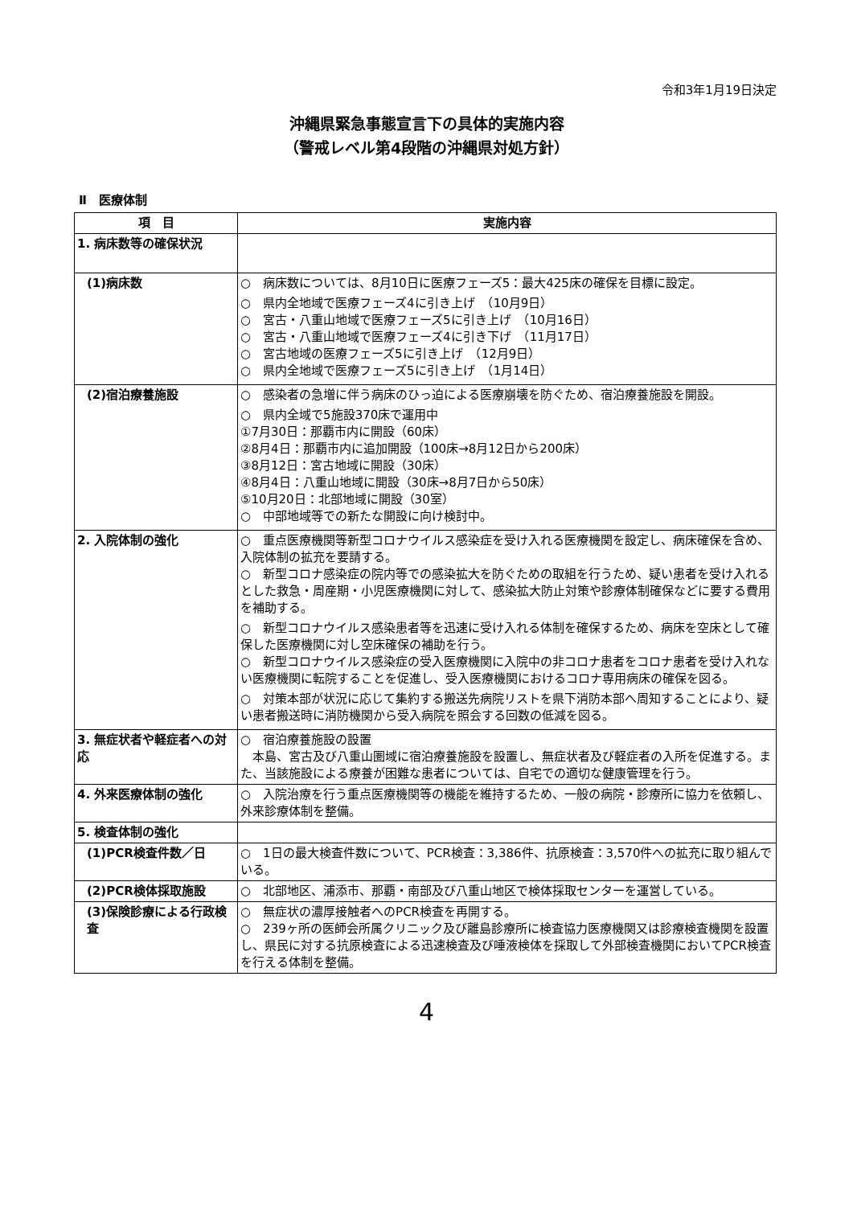令和3年1月19日決定
沖縄県緊急事態宣言下の具体的実施内容
（警戒レベル第4段階の沖縄県対処方針）
Ⅱ　医療体制
| 項 目 | 実施内容 |
| --- | --- |
| 1. 病床数等の確保状況 | |
| (1)病床数 | ○ 病床数については、8月10日に医療フェーズ5：最大425床の確保を目標に設定。 ○ 県内全地域で医療フェーズ4に引き上げ （10月9日） ○ 宮古・八重山地域で医療フェーズ5に引き上げ （10月16日） ○ 宮古・八重山地域で医療フェーズ4に引き下げ （11月17日） ○ 宮古地域の医療フェーズ5に引き上げ （12月9日） ○ 県内全地域で医療フェーズ5に引き上げ （1月14日） |
| (2)宿泊療養施設 | ○ 感染者の急増に伴う病床のひっ迫による医療崩壊を防ぐため、宿泊療養施設を開設。 ○ 県内全域で5施設370床で運用中 ①7月30日：那覇市内に開設（60床） ②8月4日：那覇市内に追加開設（100床→8月12日から200床） ③8月12日：宮古地域に開設（30床） ④8月4日：八重山地域に開設（30床→8月7日から50床） ⑤10月20日：北部地域に開設（30室） ○ 中部地域等での新たな開設に向け検討中。 |
| 2. 入院体制の強化 | ○ 重点医療機関等新型コロナウイルス感染症を受け入れる医療機関を設定し、病床確保を含め、入院体制の拡充を要請する。 ○ 新型コロナ感染症の院内等での感染拡大を防ぐための取組を行うため、疑い患者を受け入れるとした救急・周産期・小児医療機関に対して、感染拡大防止対策や診療体制確保などに要する費用を補助する。 ○ 新型コロナウイルス感染患者等を迅速に受け入れる体制を確保するため、病床を空床として確保した医療機関に対し空床確保の補助を行う。 ○ 新型コロナウイルス感染症の受入医療機関に入院中の非コロナ患者をコロナ患者を受け入れない医療機関に転院することを促進し、受入医療機関におけるコロナ専用病床の確保を図る。 ○ 対策本部が状況に応じて集約する搬送先病院リストを県下消防本部へ周知することにより、疑い患者搬送時に消防機関から受入病院を照会する回数の低減を図る。 |
| 3. 無症状者や軽症者への対応 | ○ 宿泊療養施設の設置 本島、宮古及び八重山圏域に宿泊療養施設を設置し、無症状者及び軽症者の入所を促進する。また、当該施設による療養が困難な患者については、自宅での適切な健康管理を行う。 |
| 4. 外来医療体制の強化 | ○ 入院治療を行う重点医療機関等の機能を維持するため、一般の病院・診療所に協力を依頼し、外来診療体制を整備。 |
| 5. 検査体制の強化 | |
| (1)PCR検査件数／日 | ○ 1日の最大検査件数について、PCR検査：3,386件、抗原検査：3,570件への拡充に取り組んでいる。 |
| (2)PCR検体採取施設 | ○ 北部地区、浦添市、那覇・南部及び八重山地区で検体採取センターを運営している。 |
| (3)保険診療による行政検査 | ○ 無症状の濃厚接触者へのPCR検査を再開する。 ○ 239ヶ所の医師会所属クリニック及び離島診療所に検査協力医療機関又は診療検査機関を設置し、県民に対する抗原検査による迅速検査及び唾液検体を採取して外部検査機関においてPCR検査を行える体制を整備。 |
4